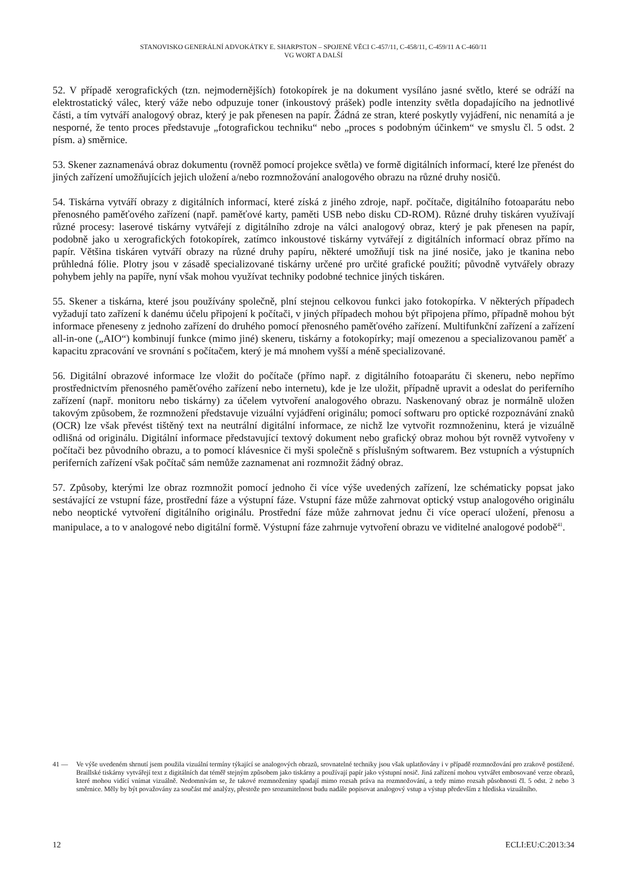STANOVISKO GENERÁLNÍ ADVOKÁTKY E. SHARPSTON – SPOJENÉ VĚCI C-457/11, C-458/11, C-459/11 A C-460/11
VG WORT A DALŠÍ
52. V případě xerografických (tzn. nejmodernějších) fotokopírek je na dokument vysíláno jasné světlo, které se odráží na elektrostatický válec, který váže nebo odpuzuje toner (inkoustový prášek) podle intenzity světla dopadajícího na jednotlivé části, a tím vytváří analogový obraz, který je pak přenesen na papír. Žádná ze stran, které poskytly vyjádření, nic nenamítá a je nesporné, že tento proces představuje „fotografickou techniku“ nebo „proces s podobným účinkem“ ve smyslu čl. 5 odst. 2 písm. a) směrnice.
53. Skener zaznamenává obraz dokumentu (rovněž pomocí projekce světla) ve formě digitálních informací, které lze přenést do jiných zařízení umožňujících jejich uložení a/nebo rozmnožování analogového obrazu na různé druhy nosičů.
54. Tiskárna vytváří obrazy z digitálních informací, které získá z jiného zdroje, např. počítače, digitálního fotoaparátu nebo přenosného paměťového zařízení (např. paměťové karty, paměti USB nebo disku CD-ROM). Různé druhy tiskáren využívají různé procesy: laserové tiskárny vytvářejí z digitálního zdroje na válci analogový obraz, který je pak přenesen na papír, podobně jako u xerografických fotokopírek, zatímco inkoustové tiskárny vytvářejí z digitálních informací obraz přímo na papír. Většina tiskáren vytváří obrazy na různé druhy papíru, některé umožňují tisk na jiné nosiče, jako je tkanina nebo průhledná fólie. Plotry jsou v zásadě specializované tiskárny určené pro určité grafické použití; původně vytvářely obrazy pohybem jehly na papíře, nyní však mohou využívat techniky podobné technice jiných tiskáren.
55. Skener a tiskárna, které jsou používány společně, plní stejnou celkovou funkci jako fotokopírka. V některých případech vyžadují tato zařízení k danému účelu připojení k počítači, v jiných případech mohou být připojena přímo, případně mohou být informace přeneseny z jednoho zařízení do druhého pomocí přenosného paměťového zařízení. Multifunkční zařízení a zařízení all-in-one („AIO“) kombinují funkce (mimo jiné) skeneru, tiskárny a fotokopírky; mají omezenou a specializovanou paměť a kapacitu zpracování ve srovnání s počítačem, který je má mnohem vyšší a méně specializované.
56. Digitální obrazové informace lze vložit do počítače (přímo např. z digitálního fotoaparátu či skeneru, nebo nepřímo prostřednictvím přenosného paměťového zařízení nebo internetu), kde je lze uložit, případně upravit a odeslat do periferního zařízení (např. monitoru nebo tiskárny) za účelem vytvoření analogového obrazu. Naskenovaný obraz je normálně uložen takovým způsobem, že rozmnožení představuje vizuální vyjádření originálu; pomocí softwaru pro optické rozpoznávání znaků (OCR) lze však převést tištěný text na neutrální digitální informace, ze nichž lze vytvořit rozmnoženinu, která je vizuálně odlišná od originálu. Digitální informace představující textový dokument nebo grafický obraz mohou být rovněž vytvořeny v počítači bez původního obrazu, a to pomocí klávesnice či myši společně s příslušným softwarem. Bez vstupních a výstupních periferních zařízení však počítač sám nemůže zaznamenat ani rozmnožit žádný obraz.
57. Způsoby, kterými lze obraz rozmnožit pomocí jednoho či více výše uvedených zařízení, lze schématicky popsat jako sestávající ze vstupní fáze, prostřední fáze a výstupní fáze. Vstupní fáze může zahrnovat optický vstup analogového originálu nebo neoptické vytvoření digitálního originálu. Prostřední fáze může zahrnovat jednu či více operací uložení, přenosu a manipulace, a to v analogové nebo digitální formě. Výstupní fáze zahrnuje vytvoření obrazu ve viditelné analogové podobě<sup>41</sup>.
41 — Ve výše uvedeném shrnutí jsem použila vizuální termíny týkající se analogových obrazů, srovnatelné techniky jsou však uplatňovány i v případě rozmnožování pro zrakově postižené. Braillské tiskárny vytvářejí text z digitálních dat téměř stejným způsobem jako tiskárny a používají papír jako výstupní nosič. Jiná zařízení mohou vytvářet embosované verze obrazů, které mohou vidící vnímat vizuálně. Nedomnívám se, že takové rozmnoženiny spadají mimo rozsah práva na rozmnožování, a tedy mimo rozsah působnosti čl. 5 odst. 2 nebo 3 směrnice. Měly by být považovány za součást mé analýzy, přestože pro srozumitelnost budu nadále popisovat analogový vstup a výstup především z hlediska vizuálního.
12 ECLI:EU:C:2013:34